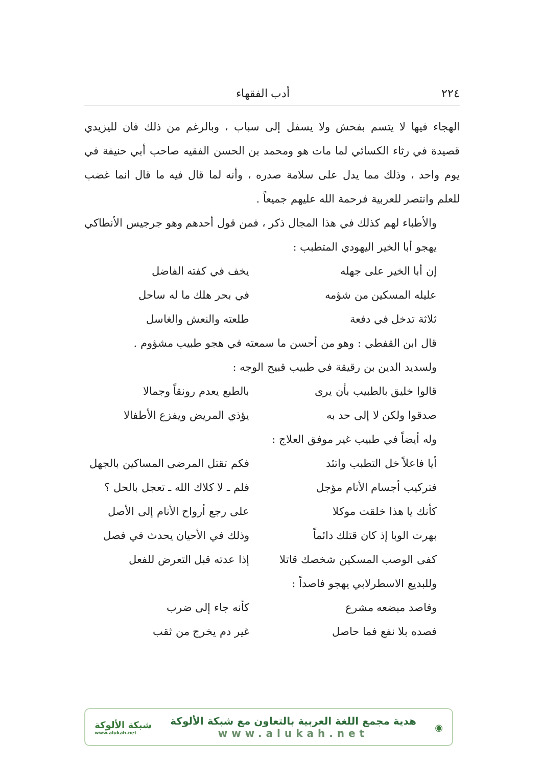٢٢٤ أدب الفقهاء
الهجاء فيها لا يتسم بفحش ولا يسفل إلى سباب ، وبالرغم من ذلك فان لليزيدي قصيدة في رثاء الكسائي لما مات هو ومحمد بن الحسن الفقيه صاحب أبي حنيفة في يوم واحد ، وذلك مما يدل على سلامة صدره ، وأنه لما قال فيه ما قال انما غضب للعلم وانتصر للعربية فرحمة الله عليهم جميعاً .
والأطباء لهم كذلك في هذا المجال ذكر ، فمن قول أحدهم وهو جرجيس الأنطاكي يهجو أبا الخير اليهودي المتطبب :
إن أبا الخير على جهله يخف في كفته الفاضل
عليله المسكين من شؤمه في بحر هلك ما له ساحل
ثلاثة تدخل في دفعة طلعته والنعش والغاسل
قال ابن القفطي : وهو من أحسن ما سمعته في هجو طبيب مشؤوم .
ولسديد الدين بن رقيقة في طبيب قبيح الوجه :
قالوا خليق بالطبيب بأن يرى بالطبع يعدم رونقاً وجمالا
صدقوا ولكن لا إلى حد به يؤذي المريض ويفزع الأطفالا
وله أيضاً في طبيب غير موفق العلاج :
أيا فاعلاً خل التطبب واتئد فكم تقتل المرضى المساكين بالجهل
فتركيب أجسام الأنام مؤجل فلم ـ لا كلاك الله ـ تعجل بالحل ؟
كأنك يا هذا خلقت موكلا على رجع أرواح الأنام إلى الأصل
بهرت الوبا إذ كان قتلك دائماً وذلك في الأحيان يحدث في فصل
كفى الوصب المسكين شخصك قاتلا إذا عدته قبل التعرض للفعل
وللبديع الاسطرلابي يهجو فاصداً :
وفاصد مبضعه مشرع كأنه جاء إلى ضرب
فصده بلا نفع فما حاصل غير دم يخرج من ثقب
◉
هدية مجمع اللغة العربية بالتعاون مع شبكة الألوكة
www.alukah.net
شبكة الألوكة
www.alukah.net